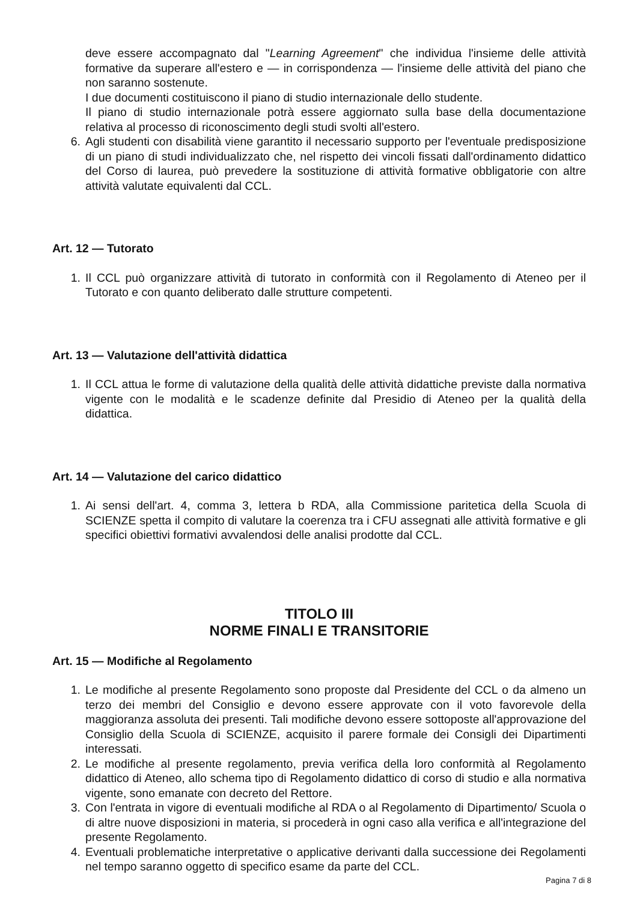deve essere accompagnato dal "Learning Agreement" che individua l'insieme delle attività formative da superare all'estero e — in corrispondenza — l'insieme delle attività del piano che non saranno sostenute.
I due documenti costituiscono il piano di studio internazionale dello studente.
Il piano di studio internazionale potrà essere aggiornato sulla base della documentazione relativa al processo di riconoscimento degli studi svolti all'estero.
6. Agli studenti con disabilità viene garantito il necessario supporto per l'eventuale predisposizione di un piano di studi individualizzato che, nel rispetto dei vincoli fissati dall'ordinamento didattico del Corso di laurea, può prevedere la sostituzione di attività formative obbligatorie con altre attività valutate equivalenti dal CCL.
Art. 12 — Tutorato
1. Il CCL può organizzare attività di tutorato in conformità con il Regolamento di Ateneo per il Tutorato e con quanto deliberato dalle strutture competenti.
Art. 13 — Valutazione dell'attività didattica
1. Il CCL attua le forme di valutazione della qualità delle attività didattiche previste dalla normativa vigente con le modalità e le scadenze definite dal Presidio di Ateneo per la qualità della didattica.
Art. 14 — Valutazione del carico didattico
1. Ai sensi dell'art. 4, comma 3, lettera b RDA, alla Commissione paritetica della Scuola di SCIENZE spetta il compito di valutare la coerenza tra i CFU assegnati alle attività formative e gli specifici obiettivi formativi avvalendosi delle analisi prodotte dal CCL.
TITOLO III
NORME FINALI E TRANSITORIE
Art. 15 — Modifiche al Regolamento
1. Le modifiche al presente Regolamento sono proposte dal Presidente del CCL o da almeno un terzo dei membri del Consiglio e devono essere approvate con il voto favorevole della maggioranza assoluta dei presenti. Tali modifiche devono essere sottoposte all'approvazione del Consiglio della Scuola di SCIENZE, acquisito il parere formale dei Consigli dei Dipartimenti interessati.
2. Le modifiche al presente regolamento, previa verifica della loro conformità al Regolamento didattico di Ateneo, allo schema tipo di Regolamento didattico di corso di studio e alla normativa vigente, sono emanate con decreto del Rettore.
3. Con l'entrata in vigore di eventuali modifiche al RDA o al Regolamento di Dipartimento/ Scuola o di altre nuove disposizioni in materia, si procederà in ogni caso alla verifica e all'integrazione del presente Regolamento.
4. Eventuali problematiche interpretative o applicative derivanti dalla successione dei Regolamenti nel tempo saranno oggetto di specifico esame da parte del CCL.
Pagina 7 di 8